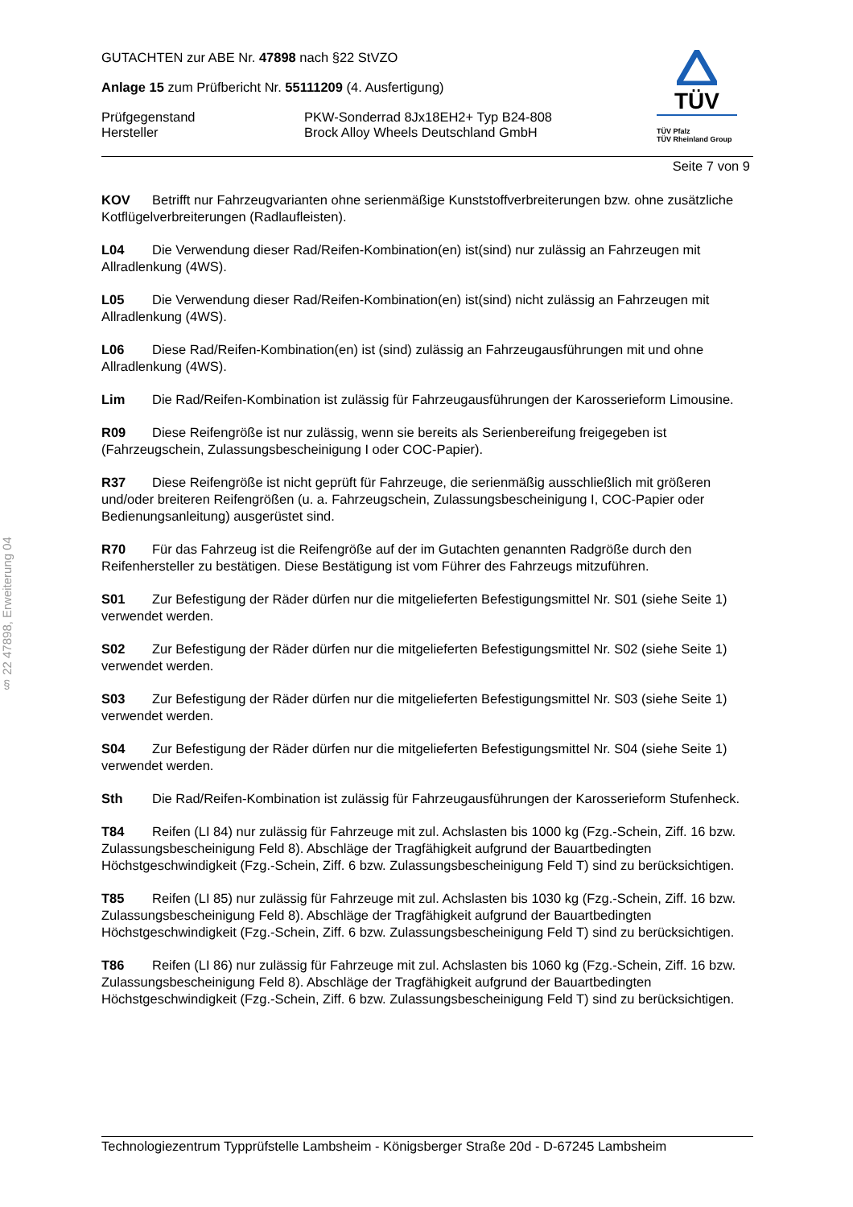§ 22 47898, Erweiterung 04
TÜV
TÜV Pfalz
TÜV Rheinland Group
GUTACHTEN zur ABE Nr. 47898 nach §22 StVZO
Anlage 15 zum Prüfbericht Nr. 55111209 (4. Ausfertigung)
Prüfgegenstand PKW-Sonderrad 8Jx18EH2+ Typ B24-808
Hersteller Brock Alloy Wheels Deutschland GmbH
Seite 7 von 9
KOV Betrifft nur Fahrzeugvarianten ohne serienmäßige Kunststoffverbreiterungen bzw. ohne zusätzliche Kotflügelverbreiterungen (Radlaufleisten).
L04 Die Verwendung dieser Rad/Reifen-Kombination(en) ist(sind) nur zulässig an Fahrzeugen mit Allradlenkung (4WS).
L05 Die Verwendung dieser Rad/Reifen-Kombination(en) ist(sind) nicht zulässig an Fahrzeugen mit Allradlenkung (4WS).
L06 Diese Rad/Reifen-Kombination(en) ist (sind) zulässig an Fahrzeugausführungen mit und ohne Allradlenkung (4WS).
Lim Die Rad/Reifen-Kombination ist zulässig für Fahrzeugausführungen der Karosserieform Limousine.
R09 Diese Reifengröße ist nur zulässig, wenn sie bereits als Serienbereifung freigegeben ist (Fahrzeugschein, Zulassungsbescheinigung I oder COC-Papier).
R37 Diese Reifengröße ist nicht geprüft für Fahrzeuge, die serienmäßig ausschließlich mit größeren und/oder breiteren Reifengrößen (u. a. Fahrzeugschein, Zulassungsbescheinigung I, COC-Papier oder Bedienungsanleitung) ausgerüstet sind.
R70 Für das Fahrzeug ist die Reifengröße auf der im Gutachten genannten Radgröße durch den Reifenhersteller zu bestätigen. Diese Bestätigung ist vom Führer des Fahrzeugs mitzuführen.
S01 Zur Befestigung der Räder dürfen nur die mitgelieferten Befestigungsmittel Nr. S01 (siehe Seite 1) verwendet werden.
S02 Zur Befestigung der Räder dürfen nur die mitgelieferten Befestigungsmittel Nr. S02 (siehe Seite 1) verwendet werden.
S03 Zur Befestigung der Räder dürfen nur die mitgelieferten Befestigungsmittel Nr. S03 (siehe Seite 1) verwendet werden.
S04 Zur Befestigung der Räder dürfen nur die mitgelieferten Befestigungsmittel Nr. S04 (siehe Seite 1) verwendet werden.
Sth Die Rad/Reifen-Kombination ist zulässig für Fahrzeugausführungen der Karosserieform Stufenheck.
T84 Reifen (LI 84) nur zulässig für Fahrzeuge mit zul. Achslasten bis 1000 kg (Fzg.-Schein, Ziff. 16 bzw. Zulassungsbescheinigung Feld 8). Abschläge der Tragfähigkeit aufgrund der Bauartbedingten Höchstgeschwindigkeit (Fzg.-Schein, Ziff. 6 bzw. Zulassungsbescheinigung Feld T) sind zu berücksichtigen.
T85 Reifen (LI 85) nur zulässig für Fahrzeuge mit zul. Achslasten bis 1030 kg (Fzg.-Schein, Ziff. 16 bzw. Zulassungsbescheinigung Feld 8). Abschläge der Tragfähigkeit aufgrund der Bauartbedingten Höchstgeschwindigkeit (Fzg.-Schein, Ziff. 6 bzw. Zulassungsbescheinigung Feld T) sind zu berücksichtigen.
T86 Reifen (LI 86) nur zulässig für Fahrzeuge mit zul. Achslasten bis 1060 kg (Fzg.-Schein, Ziff. 16 bzw. Zulassungsbescheinigung Feld 8). Abschläge der Tragfähigkeit aufgrund der Bauartbedingten Höchstgeschwindigkeit (Fzg.-Schein, Ziff. 6 bzw. Zulassungsbescheinigung Feld T) sind zu berücksichtigen.
Technologiezentrum Typprüfstelle Lambsheim - Königsberger Straße 20d - D-67245 Lambsheim